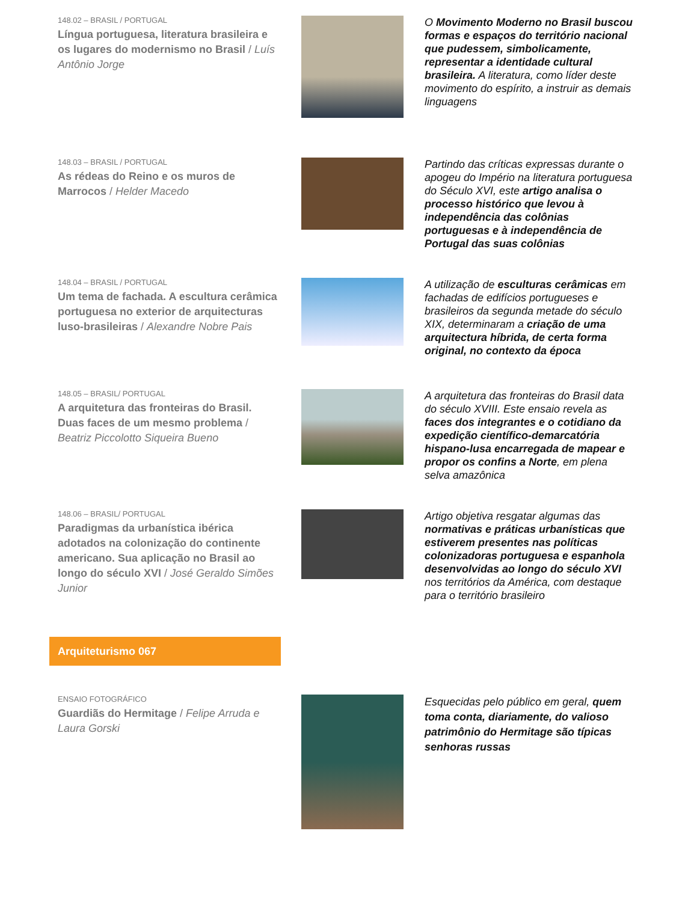148.02 – BRASIL / PORTUGAL
Língua portuguesa, literatura brasileira e os lugares do modernismo no Brasil / Luís Antônio Jorge
O Movimento Moderno no Brasil buscou formas e espaços do território nacional que pudessem, simbolicamente, representar a identidade cultural brasileira. A literatura, como líder deste movimento do espírito, a instruir as demais linguagens
148.03 – BRASIL / PORTUGAL
As rédeas do Reino e os muros de Marrocos / Helder Macedo
Partindo das críticas expressas durante o apogeu do Império na literatura portuguesa do Século XVI, este artigo analisa o processo histórico que levou à independência das colônias portuguesas e à independência de Portugal das suas colônias
148.04 – BRASIL / PORTUGAL
Um tema de fachada. A escultura cerâmica portuguesa no exterior de arquitecturas luso-brasileiras / Alexandre Nobre Pais
A utilização de esculturas cerâmicas em fachadas de edifícios portugueses e brasileiros da segunda metade do século XIX, determinaram a criação de uma arquitectura híbrida, de certa forma original, no contexto da época
148.05 – BRASIL/ PORTUGAL
A arquitetura das fronteiras do Brasil. Duas faces de um mesmo problema / Beatriz Piccolotto Siqueira Bueno
A arquitetura das fronteiras do Brasil data do século XVIII. Este ensaio revela as faces dos integrantes e o cotidiano da expedição científico-demarcatória hispano-lusa encarregada de mapear e propor os confins a Norte, em plena selva amazônica
148.06 – BRASIL/ PORTUGAL
Paradigmas da urbanística ibérica adotados na colonização do continente americano. Sua aplicação no Brasil ao longo do século XVI / José Geraldo Simões Junior
Artigo objetiva resgatar algumas das normativas e práticas urbanísticas que estiverem presentes nas políticas colonizadoras portuguesa e espanhola desenvolvidas ao longo do século XVI nos territórios da América, com destaque para o território brasileiro
Arquiteturismo 067
ENSAIO FOTOGRÁFICO
Guardiãs do Hermitage / Felipe Arruda e Laura Gorski
Esquecidas pelo público em geral, quem toma conta, diariamente, do valioso patrimônio do Hermitage são típicas senhoras russas